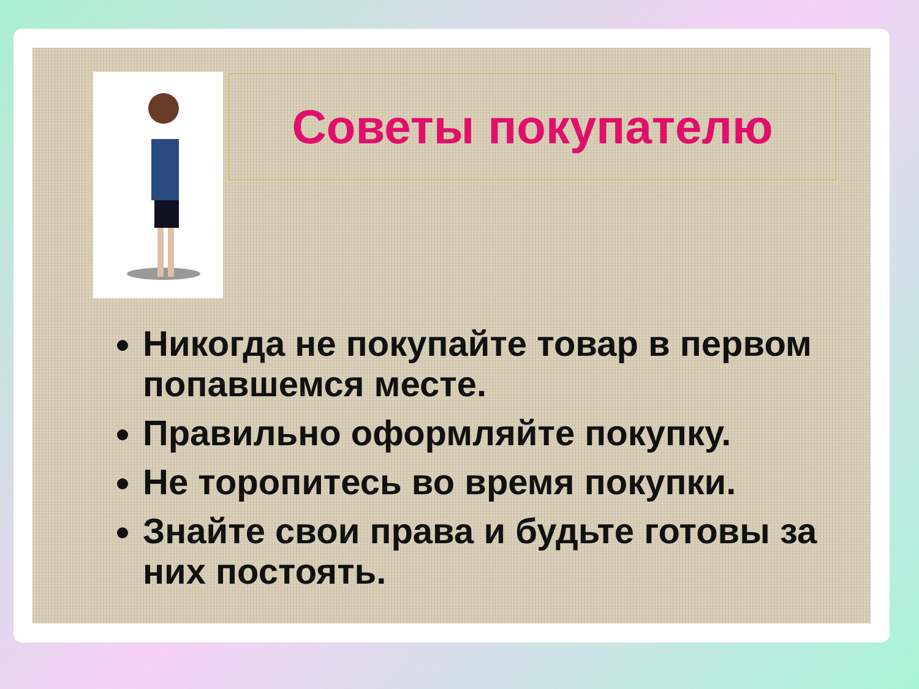Советы покупателю
Никогда не покупайте товар в первом попавшемся месте.
Правильно оформляйте покупку.
Не торопитесь во время покупки.
Знайте свои права и будьте готовы за них постоять.